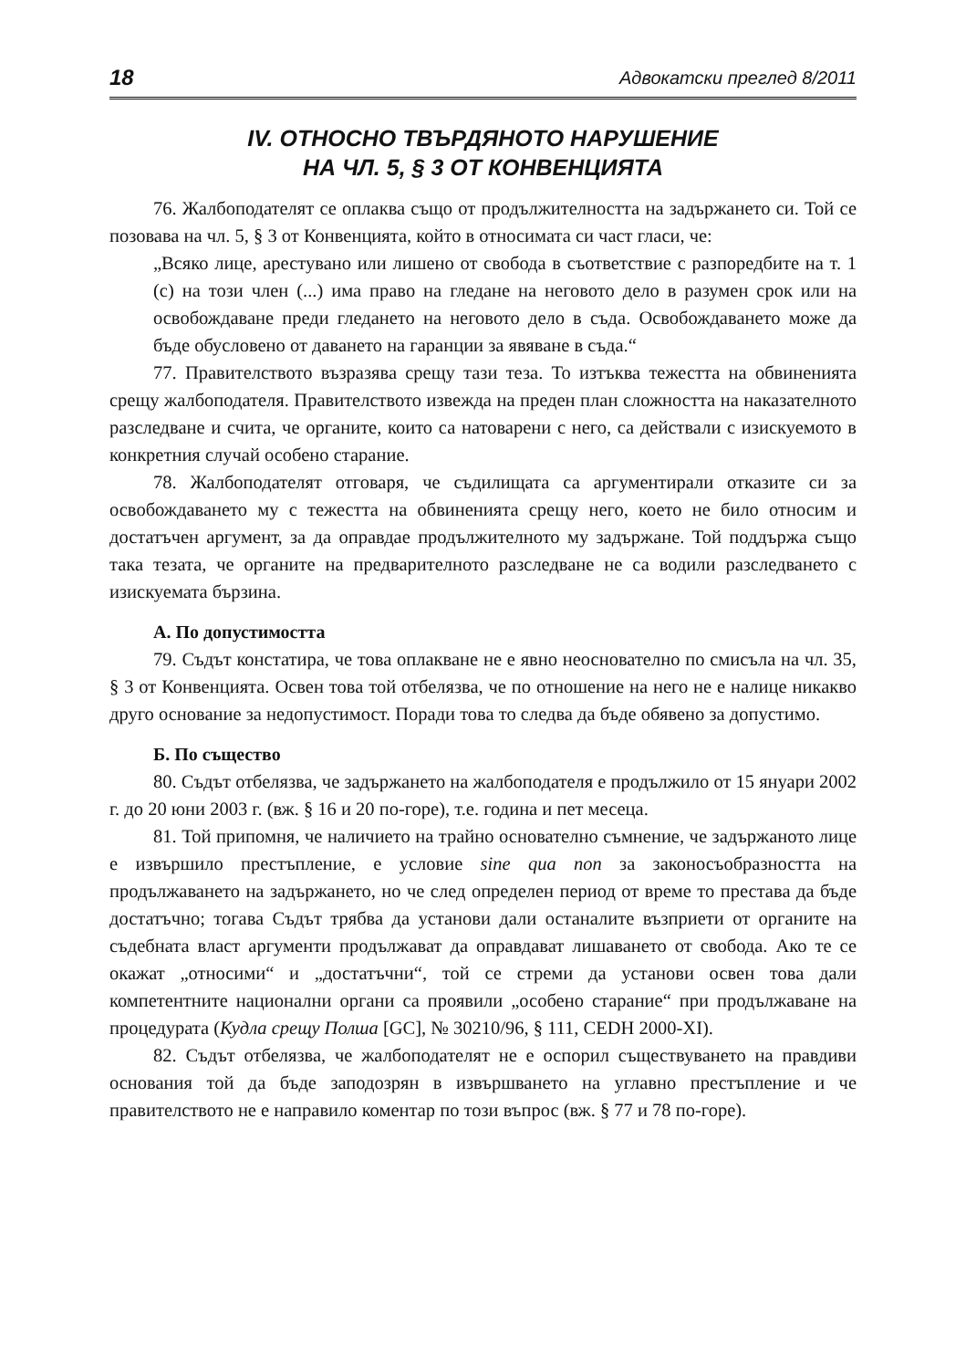18 Адвокатски преглед 8/2011
IV. ОТНОСНО ТВЪРДЯНОТО НАРУШЕНИЕ
НА ЧЛ. 5, § 3 ОТ КОНВЕНЦИЯТА
76. Жалбоподателят се оплаква също от продължителността на задържането си. Той се позовава на чл. 5, § 3 от Конвенцията, който в относимата си част гласи, че:
„Всяко лице, арестувано или лишено от свобода в съответствие с разпоредбите на т. 1 (с) на този член (...) има право на гледане на неговото дело в разумен срок или на освобождаване преди гледането на неговото дело в съда. Освобождаването може да бъде обусловено от даването на гаранции за явяване в съда.“
77. Правителството възразява срещу тази теза. То изтъква тежестта на обвиненията срещу жалбоподателя. Правителството извежда на преден план сложността на наказателното разследване и счита, че органите, които са натоварени с него, са действали с изискуемото в конкретния случай особено старание.
78. Жалбоподателят отговаря, че съдилищата са аргументирали отказите си за освобождаването му с тежестта на обвиненията срещу него, което не било относим и достатъчен аргумент, за да оправдае продължителното му задържане. Той поддържа също така тезата, че органите на предварителното разследване не са водили разследването с изискуемата бързина.
А. По допустимостта
79. Съдът констатира, че това оплакване не е явно неоснователно по смисъла на чл. 35, § 3 от Конвенцията. Освен това той отбелязва, че по отношение на него не е налице никакво друго основание за недопустимост. Поради това то следва да бъде обявено за допустимо.
Б. По същество
80. Съдът отбелязва, че задържането на жалбоподателя е продължило от 15 януари 2002 г. до 20 юни 2003 г. (вж. § 16 и 20 по-горе), т.е. година и пет месеца.
81. Той припомня, че наличието на трайно основателно съмнение, че задържаното лице е извършило престъпление, е условие sine qua non за законосъобразността на продължаването на задържането, но че след определен период от време то престава да бъде достатъчно; тогава Съдът трябва да установи дали останалите възприети от органите на съдебната власт аргументи продължават да оправдават лишаването от свобода. Ако те се окажат „относими“ и „достатъчни“, той се стреми да установи освен това дали компетентните национални органи са проявили „особено старание“ при продължаване на процедурата (Кудла срещу Полша [GC], № 30210/96, § 111, CEDH 2000-XI).
82. Съдът отбелязва, че жалбоподателят не е оспорил съществуването на правдиви основания той да бъде заподозрян в извършването на углавно престъпление и че правителството не е направило коментар по този въпрос (вж. § 77 и 78 по-горе).